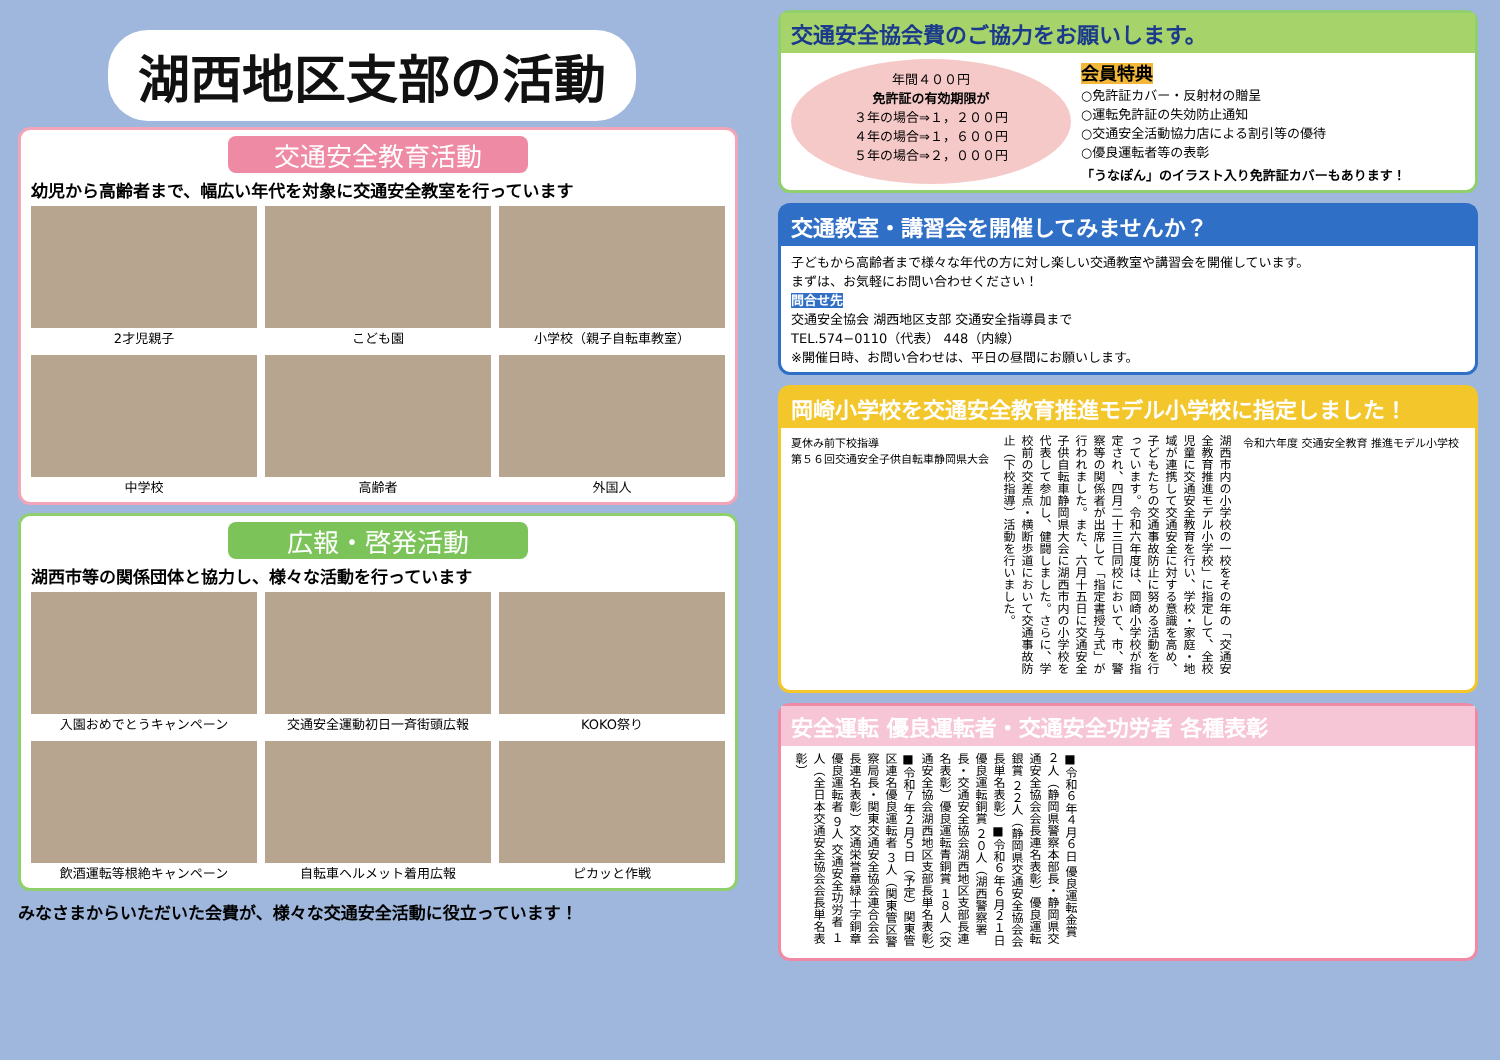湖西地区支部の活動
交通安全教育活動
幼児から高齢者まで、幅広い年代を対象に交通安全教室を行っています
2才児親子
こども園
小学校（親子自転車教室）
中学校
高齢者
外国人
広報・啓発活動
湖西市等の関係団体と協力し、様々な活動を行っています
入園おめでとうキャンペーン
交通安全運動初日一斉街頭広報
KOKO祭り
飲酒運転等根絶キャンペーン
自転車ヘルメット着用広報
ピカッと作戦
みなさまからいただいた会費が、様々な交通安全活動に役立っています！
交通安全協会費のご協力をお願いします。
年間４００円
免許証の有効期限が
３年の場合⇒１，２００円
４年の場合⇒１，６００円
５年の場合⇒２，０００円
会員特典
○免許証カバー・反射材の贈呈
○運転免許証の失効防止通知
○交通安全活動協力店による割引等の優待
○優良運転者等の表彰
「うなぽん」のイラスト入り免許証カバーもあります！
交通教室・講習会を開催してみませんか？
子どもから高齢者まで様々な年代の方に対し楽しい交通教室や講習会を開催しています。
まずは、お気軽にお問い合わせください！
問合せ先
交通安全協会 湖西地区支部 交通安全指導員まで
TEL.574−0110（代表） 448（内線）
※開催日時、お問い合わせは、平日の昼間にお願いします。
岡崎小学校を交通安全教育推進モデル小学校に指定しました！
夏休み前下校指導
第５６回交通安全子供自転車静岡県大会
湖西市内の小学校の一校をその年の「交通安全教育推進モデル小学校」に指定して、全校児童に交通安全教育を行い、学校・家庭・地域が連携して交通安全に対する意識を高め、子どもたちの交通事故防止に努める活動を行っています。令和六年度は、岡崎小学校が指定され、四月二十三日同校において、市、警察等の関係者が出席して「指定書授与式」が行われました。また、六月十五日に交通安全子供自転車静岡県大会に湖西市内の小学校を代表して参加し、健闘しました。さらに、学校前の交差点・横断歩道において交通事故防止（下校指導）活動を行いました。
令和六年度 交通安全教育 推進モデル小学校
安全運転 優良運転者・交通安全功労者 各種表彰
■令和６年４月６日 優良運転金賞 ２人（静岡県警察本部長・静岡県交通安全協会会長連名表彰）優良運転銀賞 ２２人（静岡県交通安全協会会長単名表彰）■令和６年６月２１日 優良運転銅賞 ２０人（湖西警察署長・交通安全協会湖西地区支部長連名表彰）優良運転青銅賞 １８人（交通安全協会湖西地区支部長単名表彰）■令和７年２月５日（予定）関東管区連名優良運転者 ３人（関東管区警察局長・関東交通安全協会連合会会長連名表彰）交通栄誉章緑十字銅章 優良運転者 ９人 交通安全功労者 １人（全日本交通安全協会会長単名表彰）